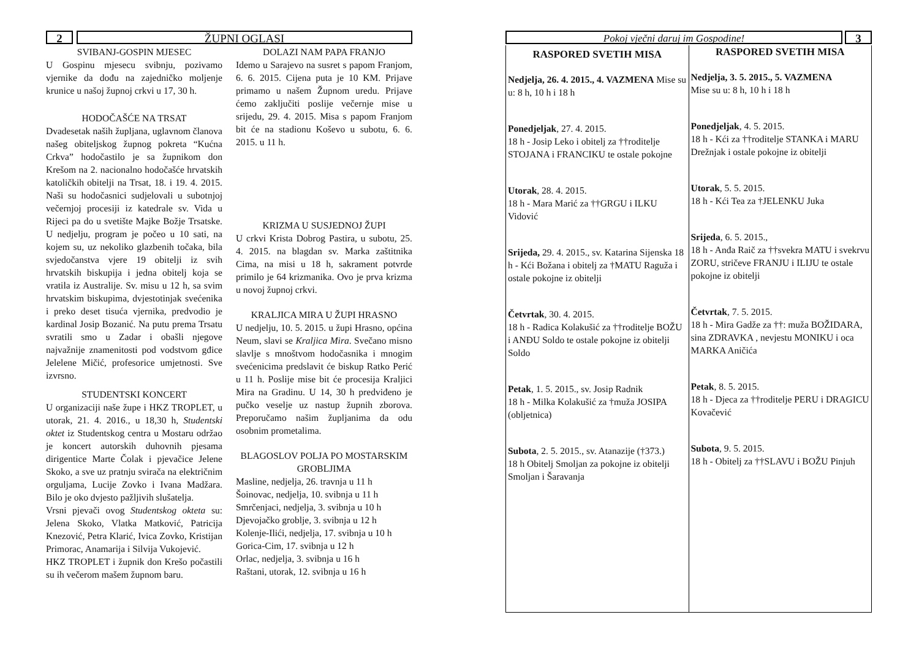2 ŽUPNI OGLASI
SVIBANJ-GOSPIN MJESEC
U Gospinu mjesecu svibnju, pozivamo vjernike da dođu na zajedničko moljenje krunice u našoj župnoj crkvi u 17, 30 h.
HODOČAŠĆE NA TRSAT
Dvadesetak naših župljana, uglavnom članova našeg obiteljskog župnog pokreta “Kućna Crkva” hodočastilo je sa župnikom don Krešom na 2. nacionalno hodočašće hrvatskih katoličkih obitelji na Trsat, 18. i 19. 4. 2015. Naši su hodočasnici sudjelovali u subotnjoj večernjoj procesiji iz katedrale sv. Vida u Rijeci pa do u svetište Majke Božje Trsatske. U nedjelju, program je počeo u 10 sati, na kojem su, uz nekoliko glazbenih točaka, bila svjedočanstva vjere 19 obitelji iz svih hrvatskih biskupija i jedna obitelj koja se vratila iz Australije. Sv. misu u 12 h, sa svim hrvatskim biskupima, dvjestotinjak svećenika i preko deset tisuća vjernika, predvodio je kardinal Josip Bozanić. Na putu prema Trsatu svratili smo u Zadar i obašli njegove najvažnije znamenitosti pod vodstvom gđice Jelelene Mičić, profesorice umjetnosti. Sve izvrsno.
STUDENTSKI KONCERT
U organizaciji naše župe i HKZ TROPLET, u utorak, 21. 4. 2016., u 18,30 h, Studentski oktet iz Studentskog centra u Mostaru održao je koncert autorskih duhovnih pjesama dirigentice Marte Čolak i pjevačice Jelene Skoko, a sve uz pratnju svirača na električnim orguljama, Lucije Zovko i Ivana Madžara. Bilo je oko dvjesto pažljivih slušatelja.
Vrsni pjevači ovog Studentskog okteta su: Jelena Skoko, Vlatka Matković, Patricija Knezović, Petra Klarić, Ivica Zovko, Kristijan Primorac, Anamarija i Silvija Vukojević.
HKZ TROPLET i župnik don Krešo počastili su ih večerom mašem župnom baru.
DOLAZI NAM PAPA FRANJO
Idemo u Sarajevo na susret s papom Franjom, 6. 6. 2015. Cijena puta je 10 KM. Prijave primamo u našem Župnom uredu. Prijave ćemo zaključiti poslije večernje mise u srijedu, 29. 4. 2015. Misa s papom Franjom bit će na stadionu Koševo u subotu, 6. 6. 2015. u 11 h.
KRIZMA U SUSJEDNOJ ŽUPI
U crkvi Krista Dobrog Pastira, u subotu, 25. 4. 2015. na blagdan sv. Marka zaštitnika Cima, na misi u 18 h, sakrament potvrde primilo je 64 krizmanika. Ovo je prva krizma u novoj župnoj crkvi.
KRALJICA MIRA U ŽUPI HRASNO
U nedjelju, 10. 5. 2015. u župi Hrasno, općina Neum, slavi se Kraljica Mira. Svečano misno slavlje s mnoštvom hodočasnika i mnogim svećenicima predslavit će biskup Ratko Perić u 11 h. Poslije mise bit će procesija Kraljici Mira na Gradinu. U 14, 30 h predviđeno je pučko veselje uz nastup župnih zborova. Preporučamo našim župljanima da odu osobnim prometalima.
BLAGOSLOV POLJA PO MOSTARSKIM GROBLJIMA
Masline, nedjelja, 26. travnja u 11 h
Šoinovac, nedjelja, 10. svibnja u 11 h
Smrčenjaci, nedjelja, 3. svibnja u 10 h
Djevojačko groblje, 3. svibnja u 12 h
Kolenje-Ilići, nedjelja, 17. svibnja u 10 h
Gorica-Cim, 17. svibnja u 12 h
Orlac, nedjelja, 3. svibnja u 16 h
Raštani, utorak, 12. svibnja u 16 h
Pokoj vječni daruj im Gospodine!
3
RASPORED SVETIH MISA
Nedjelja, 26. 4. 2015., 4. VAZMENA Mise su u: 8 h, 10 h i 18 h
Ponedjeljak, 27. 4. 2015.
18 h - Josip Leko i obitelj za ††roditelje STOJANA i FRANCIKU te ostale pokojne
Utorak, 28. 4. 2015.
18 h - Mara Marić za ††GRGU i ILKU Vidović
Srijeda, 29. 4. 2015., sv. Katarina Sijenska 18 h - Kći Božana i obitelj za †MATU Raguža i ostale pokojne iz obitelji
Četvrtak, 30. 4. 2015.
18 h - Radica Kolakušić za ††roditelje BOŽU i ANĐU Soldo te ostale pokojne iz obitelji Soldo
Petak, 1. 5. 2015., sv. Josip Radnik
18 h - Milka Kolakušić za †muža JOSIPA (obljetnica)
Subota, 2. 5. 2015., sv. Atanazije (†373.)
18 h Obitelj Smoljan za pokojne iz obitelji Smoljan i Šaravanja
RASPORED SVETIH MISA
Nedjelja, 3. 5. 2015., 5. VAZMENA
Mise su u: 8 h, 10 h i 18 h
Ponedjeljak, 4. 5. 2015.
18 h - Kći za ††roditelje STANKA i MARU Drežnjak i ostale pokojne iz obitelji
Utorak, 5. 5. 2015.
18 h - Kći Tea za †JELENKU Juka
Srijeda, 6. 5. 2015.,
18 h - Anđa Raič za ††svekra MATU i svekrvu ZORU, stričeve FRANJU i ILIJU te ostale pokojne iz obitelji
Četvrtak, 7. 5. 2015.
18 h - Mira Gadže za ††: muža BOŽIDARA, sina ZDRAVKA , nevjestu MONIKU i oca MARKA Aničića
Petak, 8. 5. 2015.
18 h - Djeca za ††roditelje PERU i DRAGICU Kovačević
Subota, 9. 5. 2015.
18 h - Obitelj za ††SLAVU i BOŽU Pinjuh